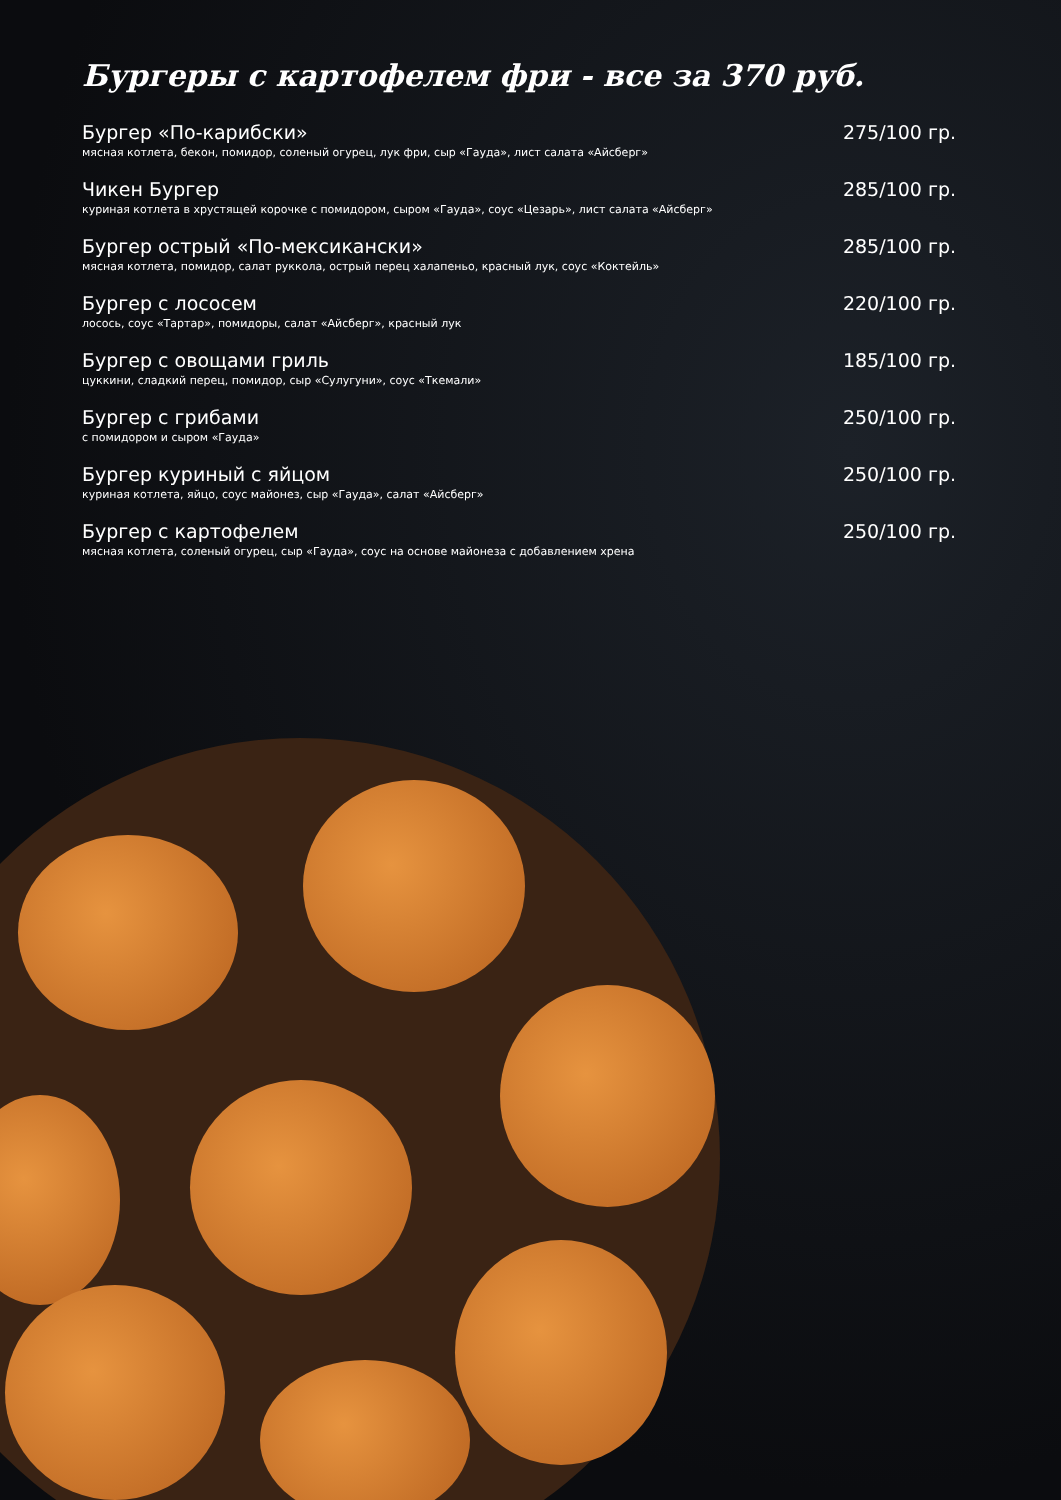Бургеры с картофелем фри - все за 370 руб.
Бургер «По-карибски» 275/100 гр.
мясная котлета, бекон, помидор, соленый огурец, лук фри, сыр «Гауда», лист салата «Айсберг»
Чикен Бургер 285/100 гр.
куриная котлета в хрустящей корочке с помидором, сыром «Гауда», соус «Цезарь», лист салата «Айсберг»
Бургер острый «По-мексикански» 285/100 гр.
мясная котлета, помидор, салат руккола, острый перец халапеньо, красный лук, соус «Коктейль»
Бургер с лососем 220/100 гр.
лосось, соус «Тартар», помидоры, салат «Айсберг», красный лук
Бургер с овощами гриль 185/100 гр.
цуккини, сладкий перец, помидор, сыр «Сулугуни», соус «Ткемали»
Бургер с грибами 250/100 гр.
с помидором и сыром «Гауда»
Бургер куриный с яйцом 250/100 гр.
куриная котлета, яйцо, соус майонез, сыр «Гауда», салат «Айсберг»
Бургер с картофелем 250/100 гр.
мясная котлета, соленый огурец, сыр «Гауда», соус на основе майонеза с добавлением хрена